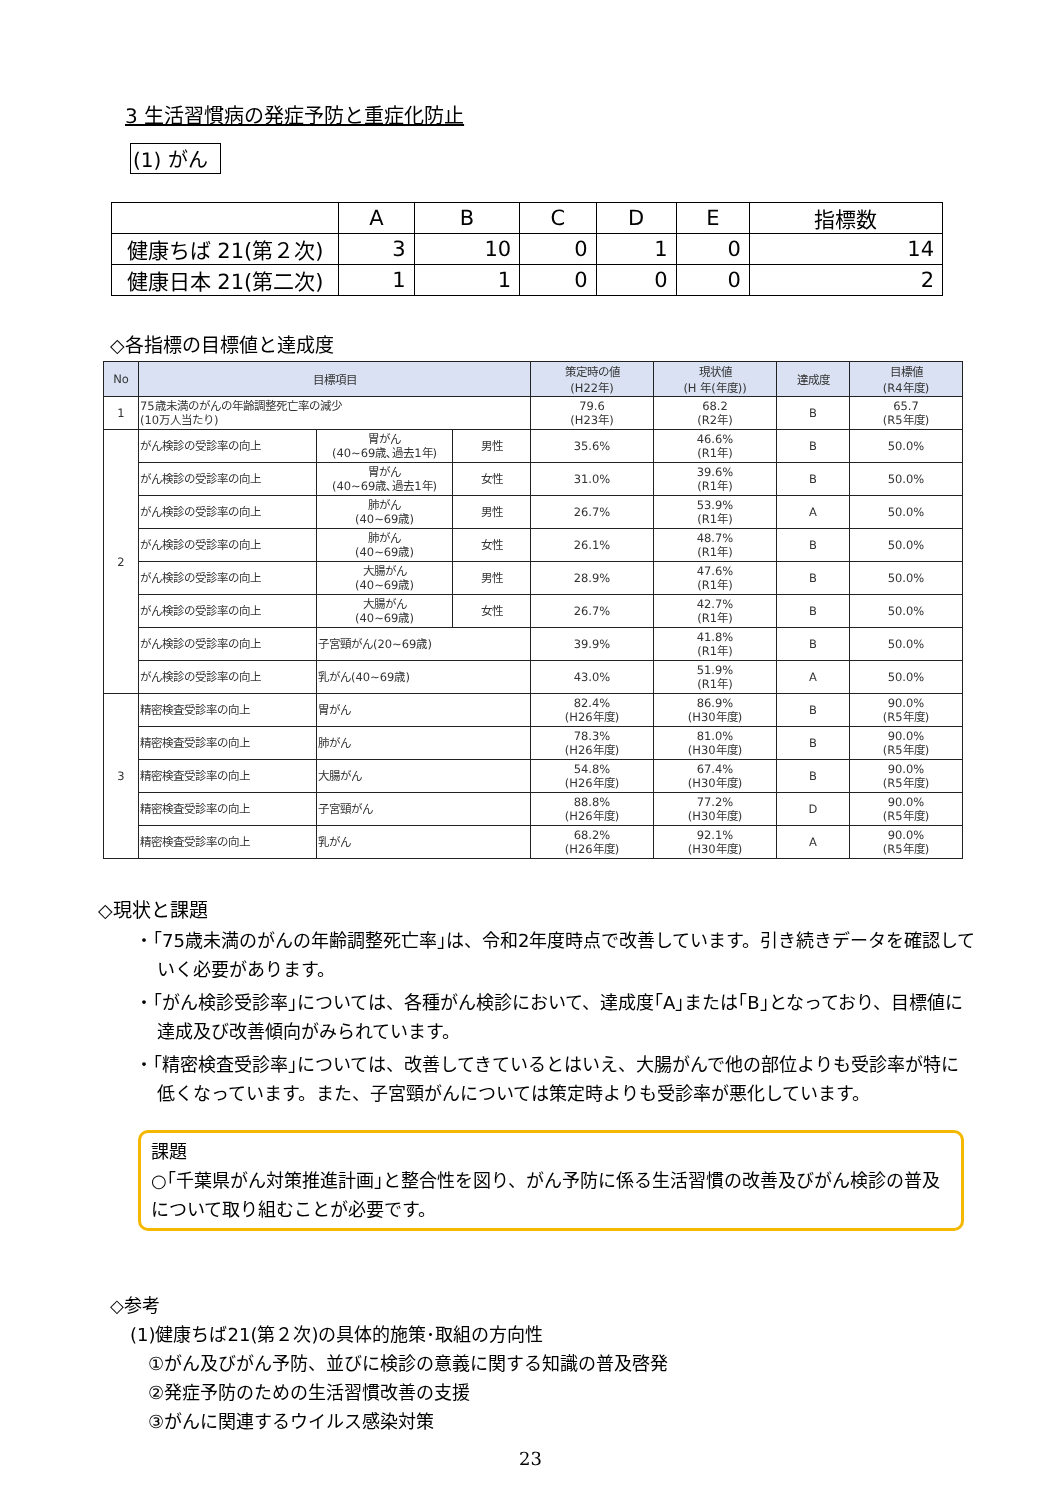3 生活習慣病の発症予防と重症化防止
(1) がん
| | A | B | C | D | E | 指標数 |
| --- | --- | --- | --- | --- | --- | --- |
| 健康ちば 21(第２次) | 3 | 10 | 0 | 1 | 0 | 14 |
| 健康日本 21(第二次) | 1 | 1 | 0 | 0 | 0 | 2 |
◇各指標の目標値と達成度
| No | 目標項目 | | | 策定時の値 (H22年) | 現状値 (H 年(年度)) | 達成度 | 目標値 (R4年度) |
| --- | --- | --- | --- | --- | --- | --- | --- |
| 1 | 75歳未満のがんの年齢調整死亡率の減少 (10万人当たり) | | | 79.6 (H23年) | 68.2 (R2年) | B | 65.7 (R5年度) |
| 2 | がん検診の受診率の向上 | 胃がん (40~69歳､過去1年) | 男性 | 35.6% | 46.6% (R1年) | B | 50.0% |
| | がん検診の受診率の向上 | 胃がん (40~69歳､過去1年) | 女性 | 31.0% | 39.6% (R1年) | B | 50.0% |
| | がん検診の受診率の向上 | 肺がん (40~69歳) | 男性 | 26.7% | 53.9% (R1年) | A | 50.0% |
| | がん検診の受診率の向上 | 肺がん (40~69歳) | 女性 | 26.1% | 48.7% (R1年) | B | 50.0% |
| | がん検診の受診率の向上 | 大腸がん (40~69歳) | 男性 | 28.9% | 47.6% (R1年) | B | 50.0% |
| | がん検診の受診率の向上 | 大腸がん (40~69歳) | 女性 | 26.7% | 42.7% (R1年) | B | 50.0% |
| | がん検診の受診率の向上 | 子宮頸がん(20~69歳) | | 39.9% | 41.8% (R1年) | B | 50.0% |
| | がん検診の受診率の向上 | 乳がん(40~69歳) | | 43.0% | 51.9% (R1年) | A | 50.0% |
| 3 | 精密検査受診率の向上 | 胃がん | | 82.4% (H26年度) | 86.9% (H30年度) | B | 90.0% (R5年度) |
| | 精密検査受診率の向上 | 肺がん | | 78.3% (H26年度) | 81.0% (H30年度) | B | 90.0% (R5年度) |
| | 精密検査受診率の向上 | 大腸がん | | 54.8% (H26年度) | 67.4% (H30年度) | B | 90.0% (R5年度) |
| | 精密検査受診率の向上 | 子宮頸がん | | 88.8% (H26年度) | 77.2% (H30年度) | D | 90.0% (R5年度) |
| | 精密検査受診率の向上 | 乳がん | | 68.2% (H26年度) | 92.1% (H30年度) | A | 90.0% (R5年度) |
◇現状と課題
・｢75歳未満のがんの年齢調整死亡率｣は、令和2年度時点で改善しています。引き続きデータを確認していく必要があります。
・｢がん検診受診率｣については、各種がん検診において、達成度｢A｣または｢B｣となっており、目標値に達成及び改善傾向がみられています。
・｢精密検査受診率｣については、改善してきているとはいえ、大腸がんで他の部位よりも受診率が特に低くなっています。また、子宮頸がんについては策定時よりも受診率が悪化しています。
課題
○｢千葉県がん対策推進計画｣と整合性を図り、がん予防に係る生活習慣の改善及びがん検診の普及について取り組むことが必要です。
◇参考
(1)健康ちば21(第２次)の具体的施策･取組の方向性
①がん及びがん予防、並びに検診の意義に関する知識の普及啓発
②発症予防のための生活習慣改善の支援
③がんに関連するウイルス感染対策
23